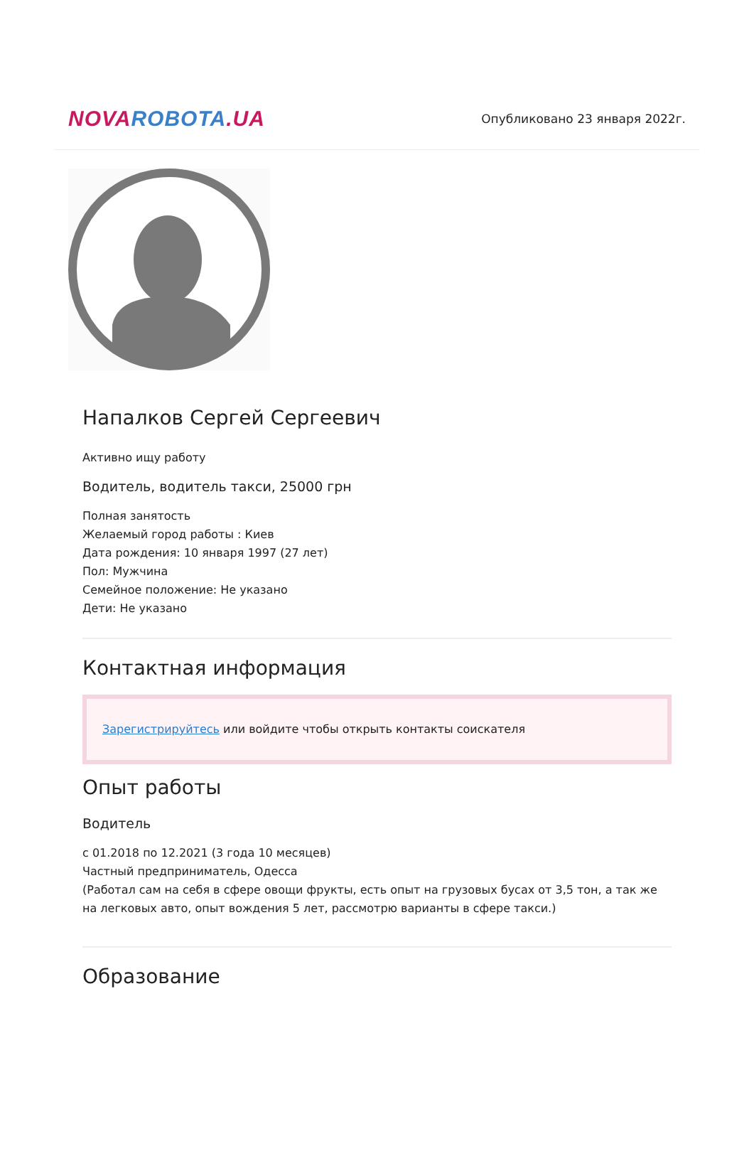NOVA ROBOTA.UA
Опубликовано 23 января 2022г.
Напалков Сергей Сергеевич
Активно ищу работу
Водитель, водитель такси, 25000 грн
Полная занятость
Желаемый город работы : Киев
Дата рождения: 10 января 1997 (27 лет)
Пол: Мужчина
Семейное положение: Не указано
Дети: Не указано
Контактная информация
Зарегистрируйтесь или войдите чтобы открыть контакты соискателя
Опыт работы
Водитель
с 01.2018 по 12.2021 (3 года 10 месяцев)
Частный предприниматель, Одесса
(Работал сам на себя в сфере овощи фрукты, есть опыт на грузовых бусах от 3,5 тон, а так же на легковых авто, опыт вождения 5 лет, рассмотрю варианты в сфере такси.)
Образование